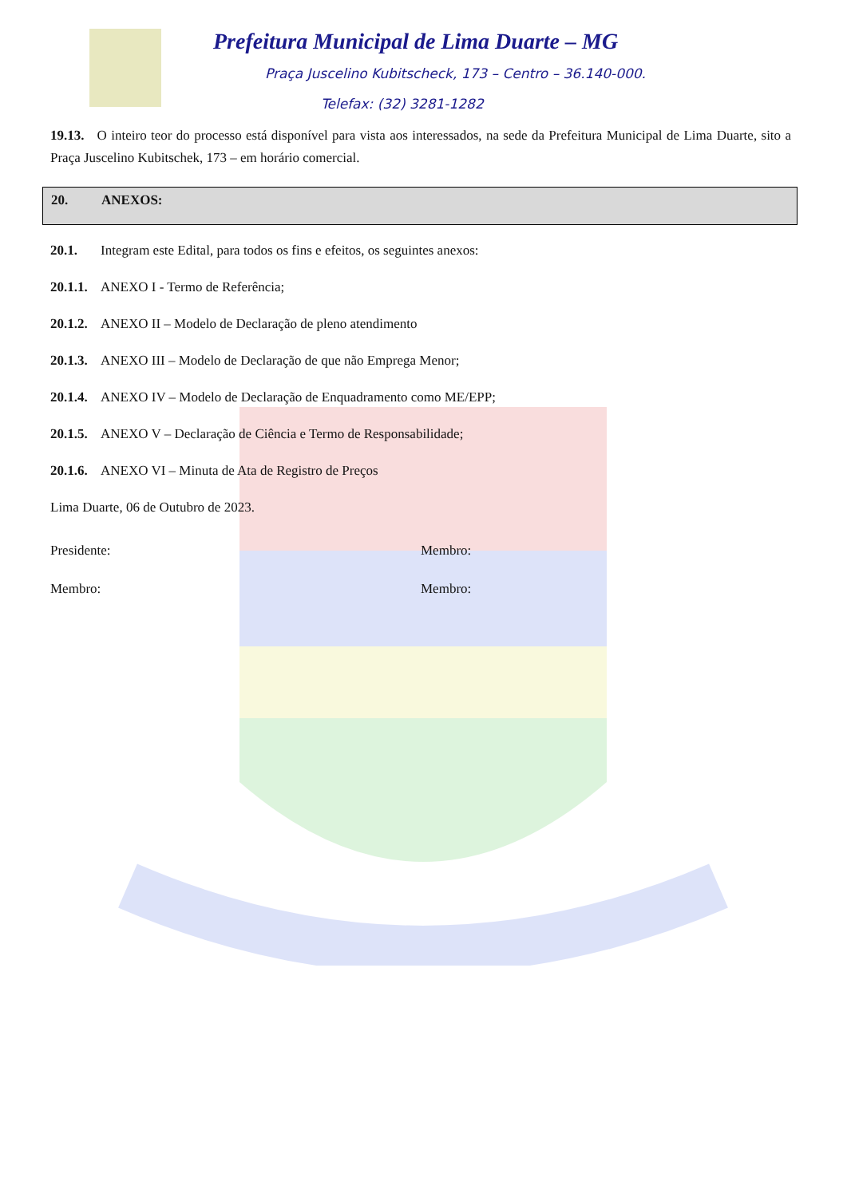Prefeitura Municipal de Lima Duarte – MG
Praça Juscelino Kubitscheck, 173 – Centro – 36.140-000.
Telefax: (32) 3281-1282
19.13. O inteiro teor do processo está disponível para vista aos interessados, na sede da Prefeitura Municipal de Lima Duarte, sito a Praça Juscelino Kubitschek, 173 – em horário comercial.
20. ANEXOS:
20.1. Integram este Edital, para todos os fins e efeitos, os seguintes anexos:
20.1.1. ANEXO I - Termo de Referência;
20.1.2. ANEXO II – Modelo de Declaração de pleno atendimento
20.1.3. ANEXO III – Modelo de Declaração de que não Emprega Menor;
20.1.4. ANEXO IV – Modelo de Declaração de Enquadramento como ME/EPP;
20.1.5. ANEXO V – Declaração de Ciência e Termo de Responsabilidade;
20.1.6. ANEXO VI – Minuta de Ata de Registro de Preços
Lima Duarte, 06 de Outubro de 2023.
Presidente: Membro:
Membro: Membro: